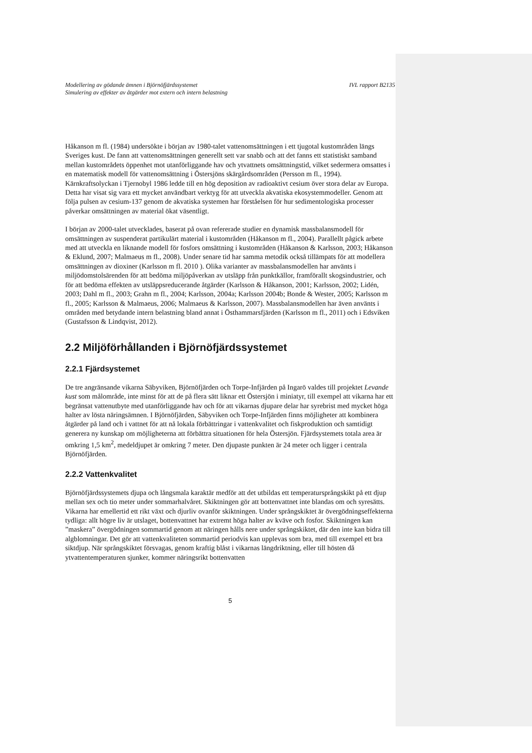Modellering av gödande ämnen i Björnöfjärdssystemet IVL rapport B2135
Simulering av effekter av åtgärder mot extern och intern belastning
Håkanson m fl. (1984) undersökte i början av 1980-talet vattenomsättningen i ett tjugotal kustområden längs Sveriges kust. De fann att vattenomsättningen generellt sett var snabb och att det fanns ett statistiskt samband mellan kustområdets öppenhet mot utanförliggande hav och ytvattnets omsättningstid, vilket sedermera omsattes i en matematisk modell för vattenomsättning i Östersjöns skärgårdsområden (Persson m fl., 1994). Kärnkraftsolyckan i Tjernobyl 1986 ledde till en hög deposition av radioaktivt cesium över stora delar av Europa. Detta har visat sig vara ett mycket användbart verktyg för att utveckla akvatiska ekosystemmodeller. Genom att följa pulsen av cesium-137 genom de akvatiska systemen har förståelsen för hur sedimentologiska processer påverkar omsättningen av material ökat väsentligt.
I början av 2000-talet utvecklades, baserat på ovan refererade studier en dynamisk massbalansmodell för omsättningen av suspenderat partikulärt material i kustområden (Håkanson m fl., 2004). Parallellt pågick arbete med att utveckla en liknande modell för fosfors omsättning i kustområden (Håkanson & Karlsson, 2003; Håkanson & Eklund, 2007; Malmaeus m fl., 2008). Under senare tid har samma metodik också tillämpats för att modellera omsättningen av dioxiner (Karlsson m fl. 2010 ). Olika varianter av massbalansmodellen har använts i miljödomstolsärenden för att bedöma miljöpåverkan av utsläpp från punktkällor, framförallt skogsindustrier, och för att bedöma effekten av utsläppsreducerande åtgärder (Karlsson & Håkanson, 2001; Karlsson, 2002; Lidén, 2003; Dahl m fl., 2003; Grahn m fl., 2004; Karlsson, 2004a; Karlsson 2004b; Bonde & Wester, 2005; Karlsson m fl., 2005; Karlsson & Malmaeus, 2006; Malmaeus & Karlsson, 2007). Massbalansmodellen har även använts i områden med betydande intern belastning bland annat i Östhammarsfjärden (Karlsson m fl., 2011) och i Edsviken (Gustafsson & Lindqvist, 2012).
2.2 Miljöförhållanden i Björnöfjärdssystemet
2.2.1 Fjärdsystemet
De tre angränsande vikarna Säbyviken, Björnöfjärden och Torpe-Infjärden på Ingarö valdes till projektet Levande kust som målområde, inte minst för att de på flera sätt liknar ett Östersjön i miniatyr, till exempel att vikarna har ett begränsat vattenutbyte med utanförliggande hav och för att vikarnas djupare delar har syrebrist med mycket höga halter av lösta näringsämnen. I Björnöfjärden, Säbyviken och Torpe-Infjärden finns möjligheter att kombinera åtgärder på land och i vattnet för att nå lokala förbättringar i vattenkvalitet och fiskproduktion och samtidigt generera ny kunskap om möjligheterna att förbättra situationen för hela Östersjön. Fjärdsystemets totala area är omkring 1,5 km<sup>2</sup>, medeldjupet är omkring 7 meter. Den djupaste punkten är 24 meter och ligger i centrala Björnöfjärden.
2.2.2 Vattenkvalitet
Björnöfjärdssystemets djupa och långsmala karaktär medför att det utbildas ett temperatursprångskikt på ett djup mellan sex och tio meter under sommarhalvåret. Skiktningen gör att bottenvattnet inte blandas om och syresätts. Vikarna har emellertid ett rikt växt och djurliv ovanför skiktningen. Under språngskiktet är övergödningseffekterna tydliga: allt högre liv är utslaget, bottenvattnet har extremt höga halter av kväve och fosfor. Skiktningen kan ”maskera” övergödningen sommartid genom att näringen hålls nere under språngskiktet, där den inte kan bidra till algblomningar. Det gör att vattenkvaliteten sommartid periodvis kan upplevas som bra, med till exempel ett bra siktdjup. När språngskiktet försvagas, genom kraftig blåst i vikarnas längdriktning, eller till hösten då ytvattentemperaturen sjunker, kommer näringsrikt bottenvatten
5